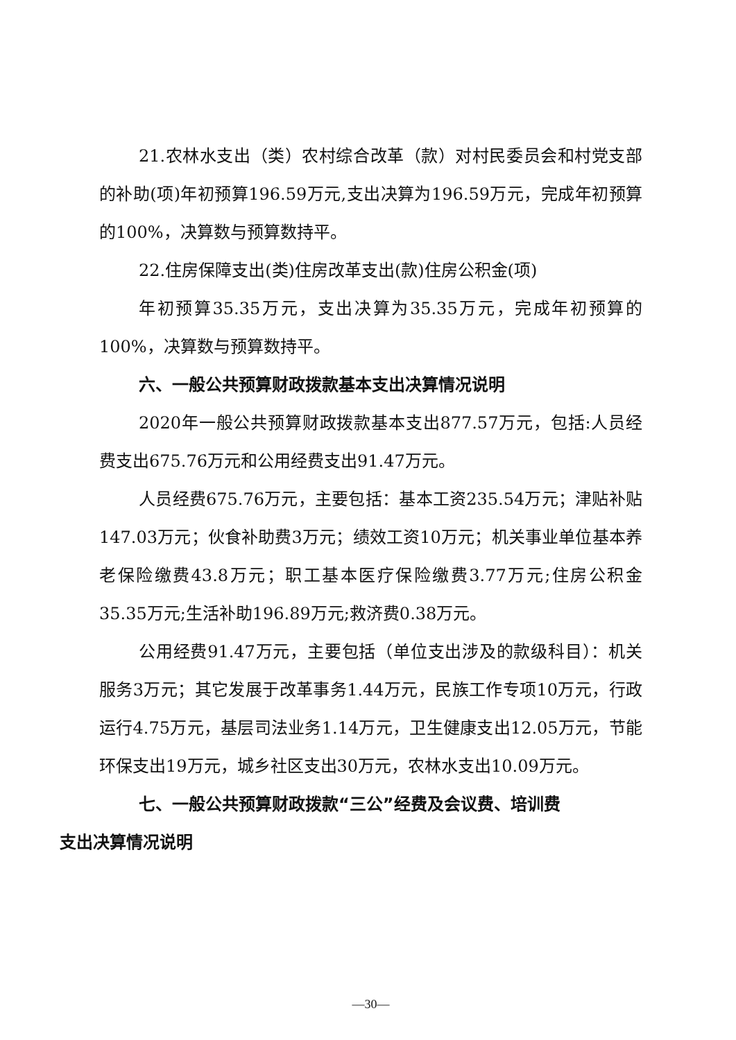21.农林水支出（类）农村综合改革（款）对村民委员会和村党支部的补助(项)年初预算196.59万元,支出决算为196.59万元，完成年初预算的100%，决算数与预算数持平。
22.住房保障支出(类)住房改革支出(款)住房公积金(项)
年初预算35.35万元，支出决算为35.35万元，完成年初预算的100%，决算数与预算数持平。
六、一般公共预算财政拨款基本支出决算情况说明
2020年一般公共预算财政拨款基本支出877.57万元，包括:人员经费支出675.76万元和公用经费支出91.47万元。
人员经费675.76万元，主要包括：基本工资235.54万元；津贴补贴147.03万元；伙食补助费3万元；绩效工资10万元；机关事业单位基本养老保险缴费43.8万元；职工基本医疗保险缴费3.77万元;住房公积金35.35万元;生活补助196.89万元;救济费0.38万元。
公用经费91.47万元，主要包括（单位支出涉及的款级科目）：机关服务3万元；其它发展于改革事务1.44万元，民族工作专项10万元，行政运行4.75万元，基层司法业务1.14万元，卫生健康支出12.05万元，节能环保支出19万元，城乡社区支出30万元，农林水支出10.09万元。
七、一般公共预算财政拨款“三公”经费及会议费、培训费
支出决算情况说明
—30—